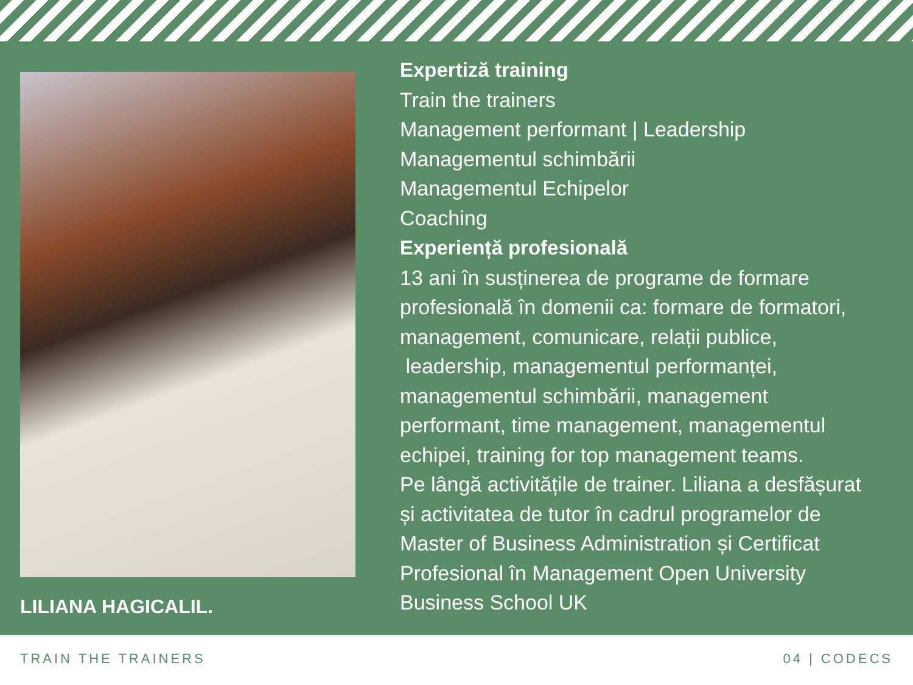LILIANA HAGICALIL.
Expertiză training
Train the trainers
Management performant | Leadership
Managementul schimbării
Managementul Echipelor
Coaching
Experiență profesională
13 ani în susținerea de programe de formare
profesională în domenii ca: formare de formatori,
management, comunicare, relații publice,
leadership, managementul performanței,
managementul schimbării, management
performant, time management, managementul
echipei, training for top management teams.
Pe lângă activitățile de trainer. Liliana a desfășurat
și activitatea de tutor în cadrul programelor de
Master of Business Administration și Certificat
Profesional în Management Open University
Business School UK
TRAIN THE TRAINERS 04 | CODECS